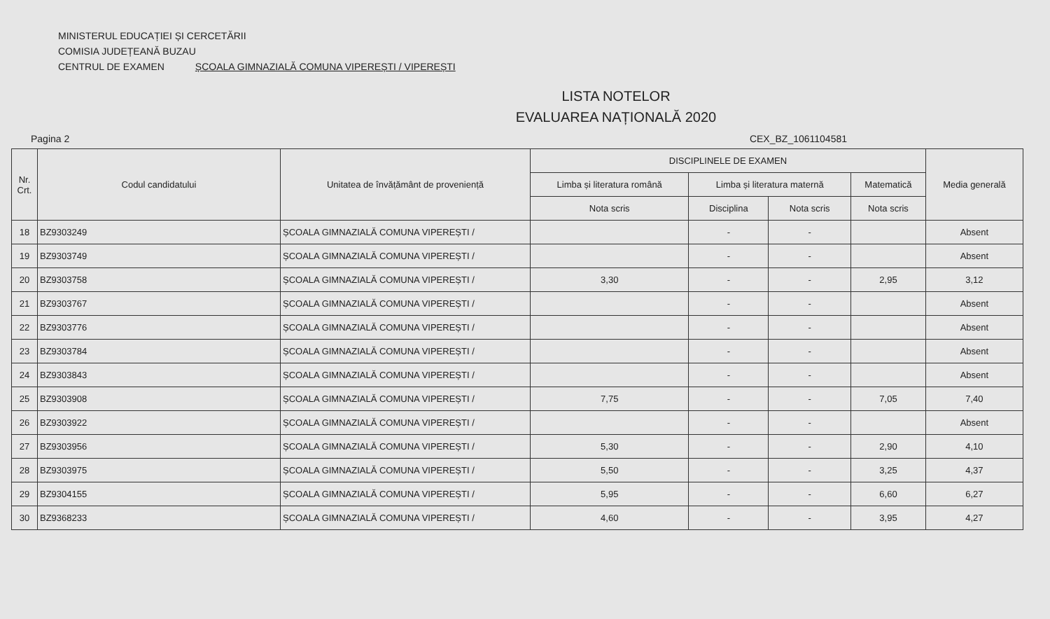MINISTERUL EDUCAȚIEI ȘI CERCETĂRII
COMISIA JUDEȚEANĂ BUZAU
CENTRUL DE EXAMEN ȘCOALA GIMNAZIALĂ COMUNA VIPEREȘTI / VIPEREȘTI
LISTA NOTELOR
EVALUAREA NAȚIONALĂ 2020
Pagina 2 CEX_BZ_1061104581
| Nr. Crt. | Codul candidatului | Unitatea de învățământ de proveniență | DISCIPLINELE DE EXAMEN | | | | Media generală |
| --- | --- | --- | --- | --- | --- | --- | --- |
| | | | Limba și literatura română | Limba și literatura maternă | | Matematică | |
| | | | Nota scris | Disciplina | Nota scris | Nota scris | |
| 18 | BZ9303249 | ȘCOALA GIMNAZIALĂ COMUNA VIPEREȘTI / | | - | - | | Absent |
| 19 | BZ9303749 | ȘCOALA GIMNAZIALĂ COMUNA VIPEREȘTI / | | - | - | | Absent |
| 20 | BZ9303758 | ȘCOALA GIMNAZIALĂ COMUNA VIPEREȘTI / | 3,30 | - | - | 2,95 | 3,12 |
| 21 | BZ9303767 | ȘCOALA GIMNAZIALĂ COMUNA VIPEREȘTI / | | - | - | | Absent |
| 22 | BZ9303776 | ȘCOALA GIMNAZIALĂ COMUNA VIPEREȘTI / | | - | - | | Absent |
| 23 | BZ9303784 | ȘCOALA GIMNAZIALĂ COMUNA VIPEREȘTI / | | - | - | | Absent |
| 24 | BZ9303843 | ȘCOALA GIMNAZIALĂ COMUNA VIPEREȘTI / | | - | - | | Absent |
| 25 | BZ9303908 | ȘCOALA GIMNAZIALĂ COMUNA VIPEREȘTI / | 7,75 | - | - | 7,05 | 7,40 |
| 26 | BZ9303922 | ȘCOALA GIMNAZIALĂ COMUNA VIPEREȘTI / | | - | - | | Absent |
| 27 | BZ9303956 | ȘCOALA GIMNAZIALĂ COMUNA VIPEREȘTI / | 5,30 | - | - | 2,90 | 4,10 |
| 28 | BZ9303975 | ȘCOALA GIMNAZIALĂ COMUNA VIPEREȘTI / | 5,50 | - | - | 3,25 | 4,37 |
| 29 | BZ9304155 | ȘCOALA GIMNAZIALĂ COMUNA VIPEREȘTI / | 5,95 | - | - | 6,60 | 6,27 |
| 30 | BZ9368233 | ȘCOALA GIMNAZIALĂ COMUNA VIPEREȘTI / | 4,60 | - | - | 3,95 | 4,27 |